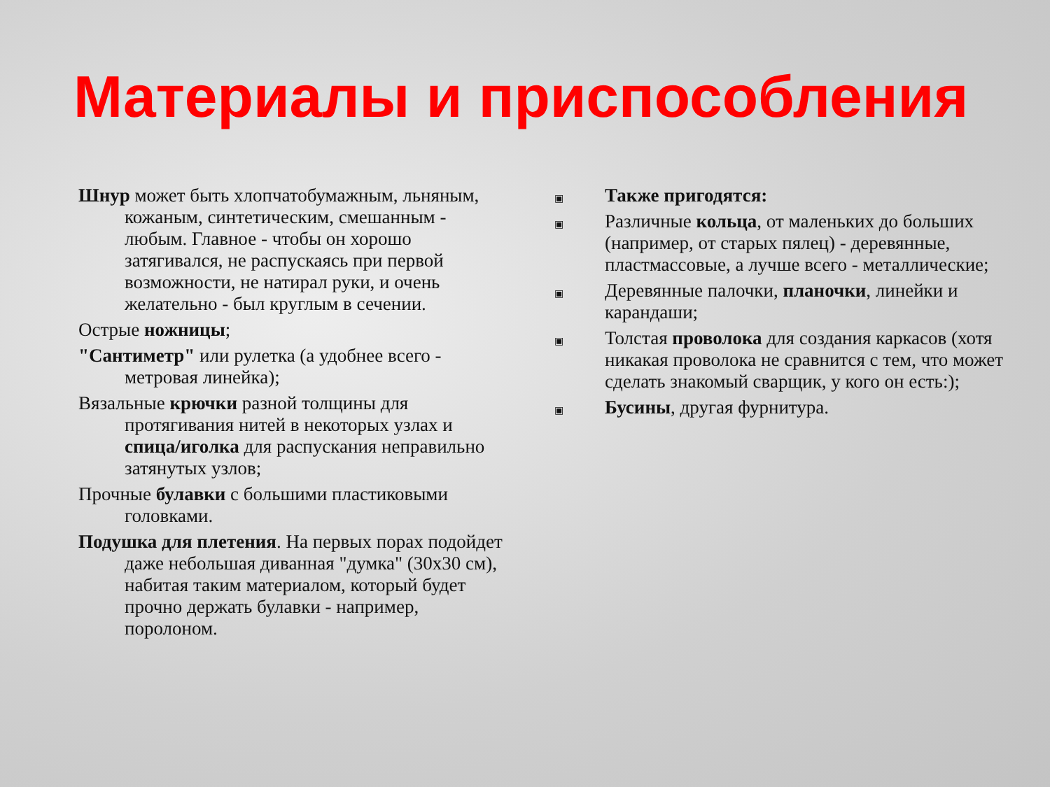Материалы и приспособления
Шнур может быть хлопчатобумажным, льняным, кожаным, синтетическим, смешанным - любым. Главное - чтобы он хорошо затягивался, не распускаясь при первой возможности, не натирал руки, и очень желательно - был круглым в сечении.
Острые ножницы;
"Сантиметр" или рулетка (а удобнее всего - метровая линейка);
Вязальные крючки разной толщины для протягивания нитей в некоторых узлах и спица/иголка для распускания неправильно затянутых узлов;
Прочные булавки с большими пластиковыми головками.
Подушка для плетения. На первых порах подойдет даже небольшая диванная "думка" (30x30 см), набитая таким материалом, который будет прочно держать булавки - например, поролоном.
▣ Также пригодятся:
▣ Различные кольца, от маленьких до больших (например, от старых пялец) - деревянные, пластмассовые, а лучше всего - металлические;
▣ Деревянные палочки, планочки, линейки и карандаши;
▣ Толстая проволока для создания каркасов (хотя никакая проволока не сравнится с тем, что может сделать знакомый сварщик, у кого он есть:);
▣ Бусины, другая фурнитура.